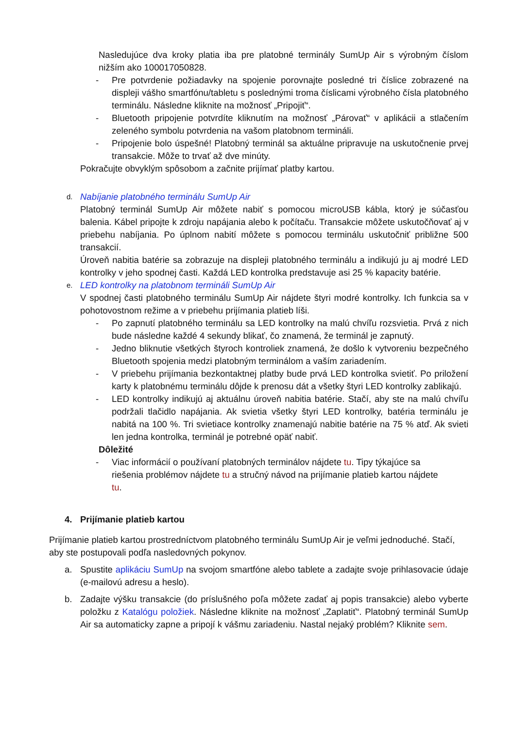Nasledujúce dva kroky platia iba pre platobné terminály SumUp Air s výrobným číslom nižším ako 100017050828.
- Pre potvrdenie požiadavky na spojenie porovnajte posledné tri číslice zobrazené na displeji vášho smartfónu/tabletu s poslednými troma číslicami výrobného čísla platobného terminálu. Následne kliknite na možnosť „Pripojiť“.
- Bluetooth pripojenie potvrdíte kliknutím na možnosť „Párovať“ v aplikácii a stlačením zeleného symbolu potvrdenia na vašom platobnom termináli.
- Pripojenie bolo úspešné! Platobný terminál sa aktuálne pripravuje na uskutočnenie prvej transakcie. Môže to trvať až dve minúty.
Pokračujte obvyklým spôsobom a začnite prijímať platby kartou.
d.
Nabíjanie platobného terminálu SumUp Air
Platobný terminál SumUp Air môžete nabiť s pomocou microUSB kábla, ktorý je súčasťou balenia. Kábel pripojte k zdroju napájania alebo k počítaču. Transakcie môžete uskutočňovať aj v priebehu nabíjania. Po úplnom nabití môžete s pomocou terminálu uskutočniť približne 500 transakcií.
Úroveň nabitia batérie sa zobrazuje na displeji platobného terminálu a indikujú ju aj modré LED kontrolky v jeho spodnej časti. Každá LED kontrolka predstavuje asi 25 % kapacity batérie.
e.
LED kontrolky na platobnom termináli SumUp Air
V spodnej časti platobného terminálu SumUp Air nájdete štyri modré kontrolky. Ich funkcia sa v pohotovostnom režime a v priebehu prijímania platieb líši.
- Po zapnutí platobného terminálu sa LED kontrolky na malú chvíľu rozsvietia. Prvá z nich bude následne každé 4 sekundy blikať, čo znamená, že terminál je zapnutý.
- Jedno bliknutie všetkých štyroch kontroliek znamená, že došlo k vytvoreniu bezpečného Bluetooth spojenia medzi platobným terminálom a vaším zariadením.
- V priebehu prijímania bezkontaktnej platby bude prvá LED kontrolka svietiť. Po priložení karty k platobnému terminálu dôjde k prenosu dát a všetky štyri LED kontrolky zablikajú.
- LED kontrolky indikujú aj aktuálnu úroveň nabitia batérie. Stačí, aby ste na malú chvíľu podržali tlačidlo napájania. Ak svietia všetky štyri LED kontrolky, batéria terminálu je nabitá na 100 %. Tri svietiace kontrolky znamenajú nabitie batérie na 75 % atď. Ak svieti len jedna kontrolka, terminál je potrebné opäť nabiť.
Dôležité
- Viac informácií o používaní platobných terminálov nájdete tu. Tipy týkajúce sa riešenia problémov nájdete tu a stručný návod na prijímanie platieb kartou nájdete tu.
4. Prijímanie platieb kartou
Prijímanie platieb kartou prostredníctvom platobného terminálu SumUp Air je veľmi jednoduché. Stačí, aby ste postupovali podľa nasledovných pokynov.
a. Spustite aplikáciu SumUp na svojom smartfóne alebo tablete a zadajte svoje prihlasovacie údaje (e-mailovú adresu a heslo).
b. Zadajte výšku transakcie (do príslušného poľa môžete zadať aj popis transakcie) alebo vyberte položku z Katalógu položiek. Následne kliknite na možnosť „Zaplatiť“. Platobný terminál SumUp Air sa automaticky zapne a pripojí k vášmu zariadeniu. Nastal nejaký problém? Kliknite sem.